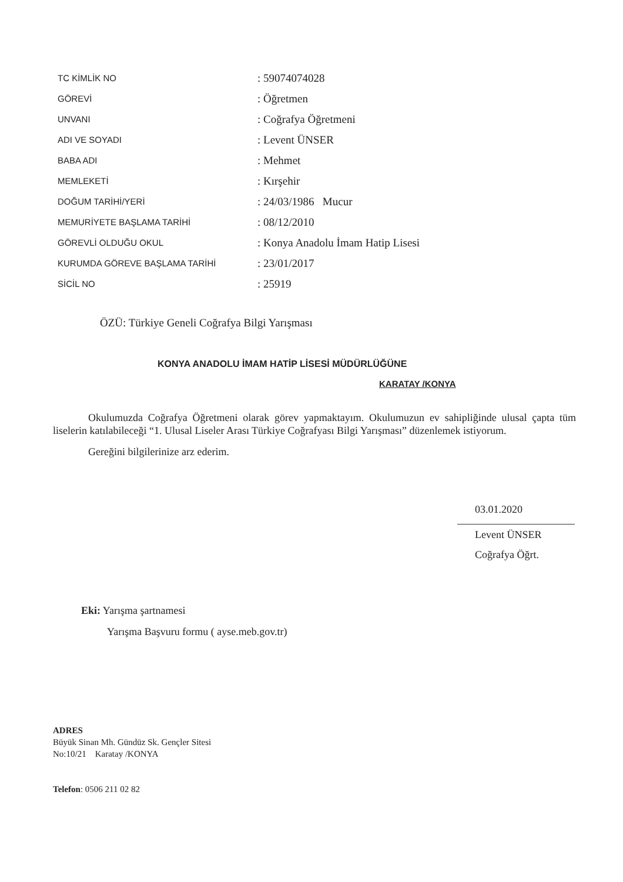| TC KİMLİK NO | : 59074074028 |
| GÖREVİ | : Öğretmen |
| UNVANI | : Coğrafya Öğretmeni |
| ADI VE SOYADI | : Levent ÜNSER |
| BABA ADI | : Mehmet |
| MEMLEKETİ | : Kırşehir |
| DOĞUM TARİHİ/YERİ | : 24/03/1986 Mucur |
| MEMURİYETE BAŞLAMA TARİHİ | : 08/12/2010 |
| GÖREVLİ OLDUĞU OKUL | : Konya Anadolu İmam Hatip Lisesi |
| KURUMDA GÖREVE BAŞLAMA TARİHİ | : 23/01/2017 |
| SİCİL NO | : 25919 |
ÖZÜ: Türkiye Geneli Coğrafya Bilgi Yarışması
KONYA ANADOLU İMAM HATİP LİSESİ MÜDÜRLÜĞÜNE
KARATAY /KONYA
Okulumuzda Coğrafya Öğretmeni olarak görev yapmaktayım. Okulumuzun ev sahipliğinde ulusal çapta tüm liselerin katılabileceği “1. Ulusal Liseler Arası Türkiye Coğrafyası Bilgi Yarışması” düzenlemek istiyorum.
Gereğini bilgilerinize arz ederim.
03.01.2020
Levent ÜNSER
Coğrafya Öğrt.
Eki: Yarışma şartnamesi
Yarışma Başvuru formu ( ayse.meb.gov.tr)
ADRES
Büyük Sinan Mh. Gündüz Sk. Gençler Sitesi
No:10/21 Karatay /KONYA
Telefon: 0506 211 02 82